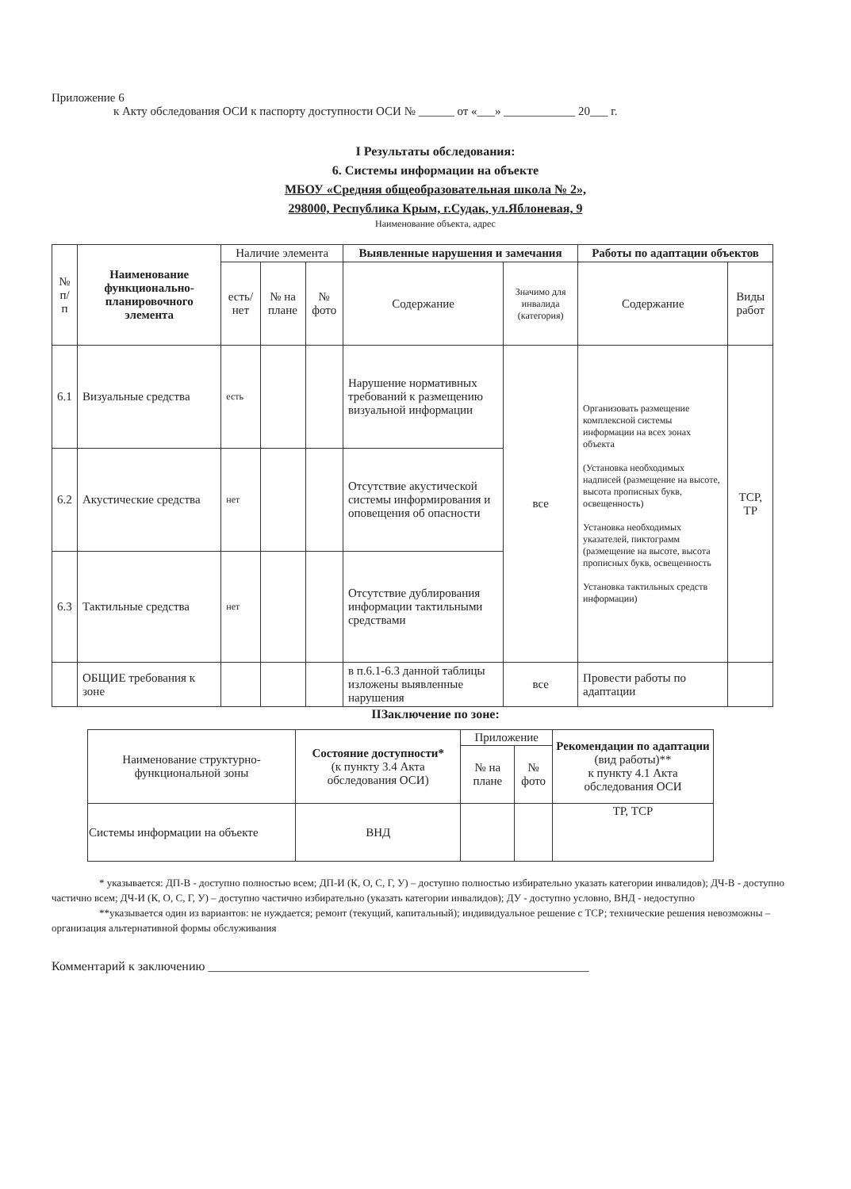Приложение 6
к Акту обследования ОСИ к паспорту доступности ОСИ № ______ от «___» ____________ 20___ г.
I Результаты обследования:
6. Системы информации на объекте
МБОУ «Средняя общеобразовательная школа № 2»,
298000, Республика Крым, г.Судак, ул.Яблоневая, 9
Наименование объекта, адрес
| № п/п | Наименование функционально-планировочного элемента | Наличие элемента | | | Выявленные нарушения и замечания | | Работы по адаптации объектов | |
| --- | --- | --- | --- | --- | --- | --- | --- | --- |
| | | есть/ нет | № на плане | № фото | Содержание | Значимо для инвалида (категория) | Содержание | Виды работ |
| 6.1 | Визуальные средства | есть | | | Нарушение нормативных требований к размещению визуальной информации | все | Организовать размещение комплексной системы информации на всех зонах объекта (Установка необходимых надписей (размещение на высоте, высота прописных букв, освещенность) Установка необходимых указателей, пиктограмм (размещение на высоте, высота прописных букв, освещенность Установка тактильных средств информации) | ТСР, ТР |
| 6.2 | Акустические средства | нет | | | Отсутствие акустической системы информирования и оповещения об опасности | | | |
| 6.3 | Тактильные средства | нет | | | Отсутствие дублирования информации тактильными средствами | | | |
| | ОБЩИЕ требования к зоне | | | | в п.6.1-6.3 данной таблицы изложены выявленные нарушения | все | Провести работы по адаптации | |
IIЗаключение по зоне:
| Наименование структурно-функциональной зоны | Состояние доступности* (к пункту 3.4 Акта обследования ОСИ) | Приложение | | Рекомендации по адаптации (вид работы)** к пункту 4.1 Акта обследования ОСИ |
| --- | --- | --- | --- | --- |
| | | № на плане | № фото | |
| Системы информации на объекте | ВНД | | | ТР, ТСР |
* указывается: ДП-В - доступно полностью всем; ДП-И (К, О, С, Г, У) – доступно полностью избирательно указать категории инвалидов); ДЧ-В - доступно частично всем; ДЧ-И (К, О, С, Г, У) – доступно частично избирательно (указать категории инвалидов); ДУ - доступно условно, ВНД - недоступно
**указывается один из вариантов: не нуждается; ремонт (текущий, капитальный); индивидуальное решение с ТСР; технические решения невозможны – организация альтернативной формы обслуживания
Комментарий к заключению ____________________________________________________________